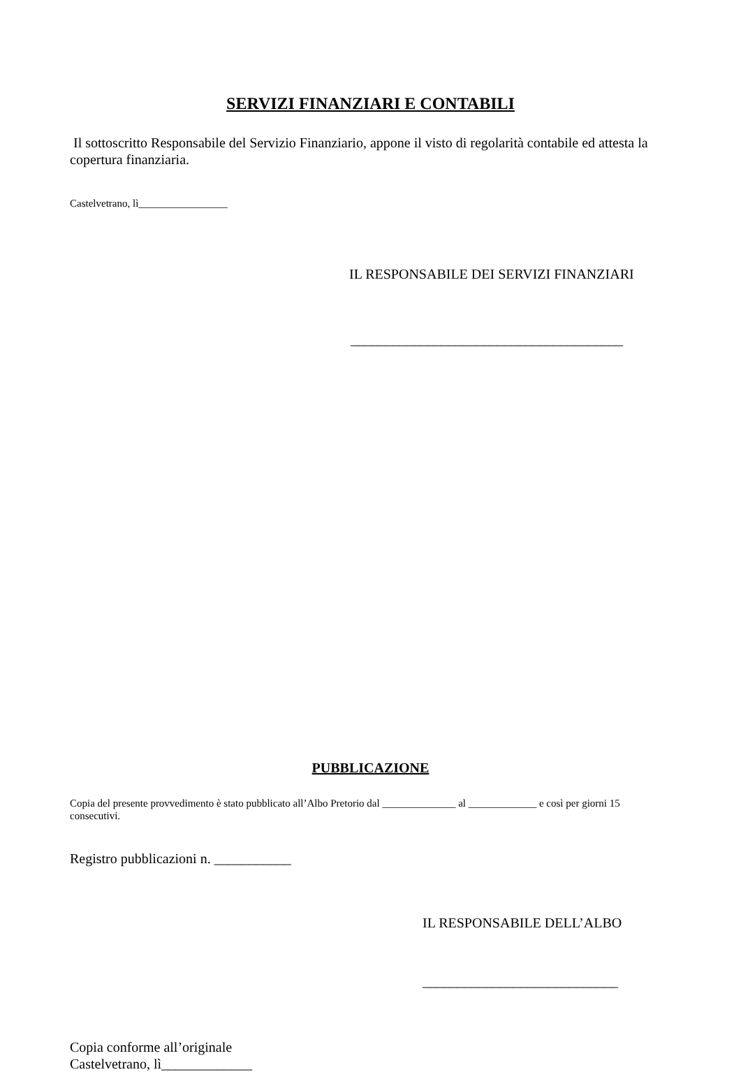SERVIZI FINANZIARI E CONTABILI
Il sottoscritto Responsabile del Servizio Finanziario, appone il visto di regolarità contabile ed attesta la copertura finanziaria.
Castelvetrano, lì_________________
IL RESPONSABILE DEI SERVIZI FINANZIARI
_______________________________________
PUBBLICAZIONE
Copia del presente provvedimento è stato pubblicato all’Albo Pretorio dal ______________ al _____________ e così per giorni 15 consecutivi.
Registro pubblicazioni n. ___________
IL RESPONSABILE DELL’ALBO
____________________________
Copia conforme all’originale
Castelvetrano, lì_____________